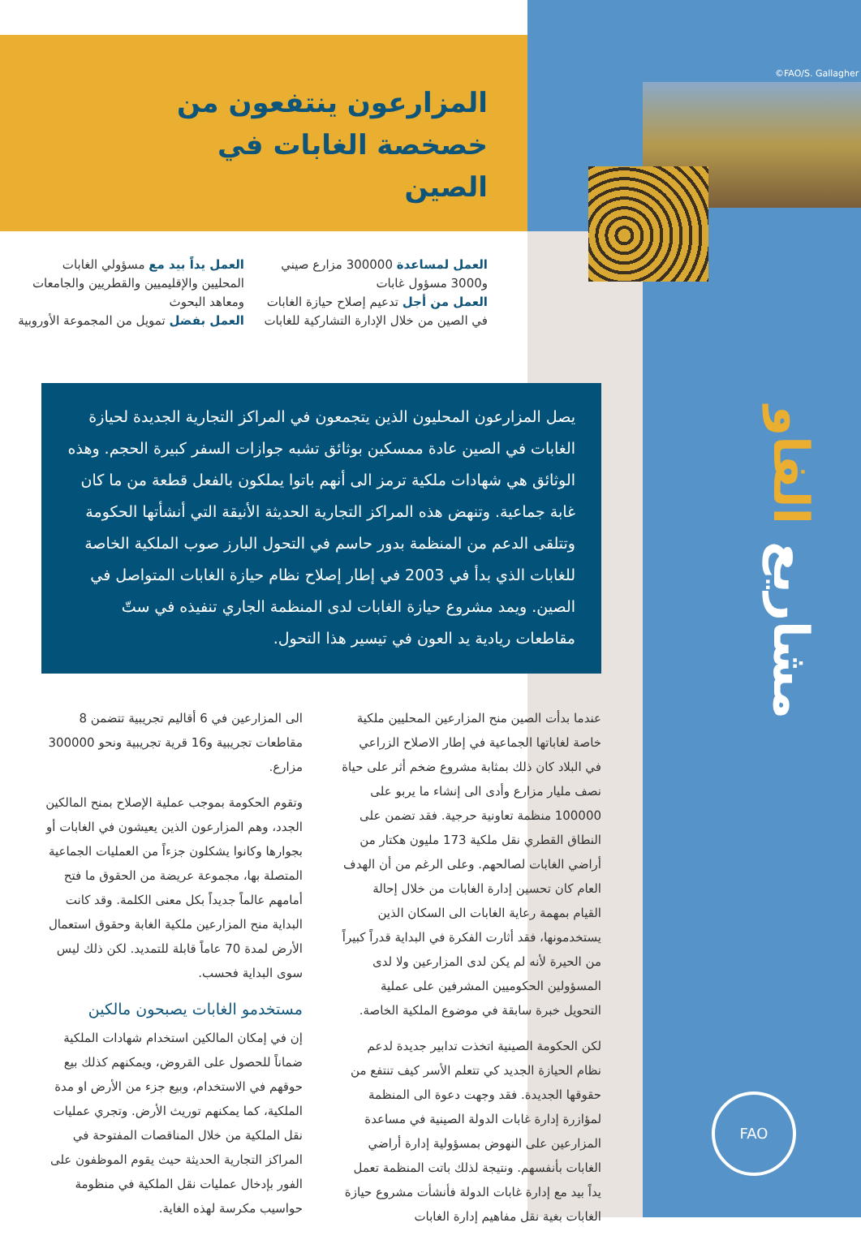©FAO/S. Gallagher
المزارعون ينتفعون من خصخصة الغابات في الصين
العمل لمساعدة 300000 مزارع صيني و3000 مسؤول غابات
العمل من أجل تدعيم إصلاح حيازة الغابات في الصين من خلال الإدارة التشاركية للغابات
العمل يداً بيد مع مسؤولي الغابات المحليين والإقليميين والقطريين والجامعات ومعاهد البحوث
العمل بفضل تمويل من المجموعة الأوروبية
يصل المزارعون المحليون الذين يتجمعون في المراكز التجارية الجديدة لحيازة الغابات في الصين عادة ممسكين بوثائق تشبه جوازات السفر كبيرة الحجم. وهذه الوثائق هي شهادات ملكية ترمز الى أنهم باتوا يملكون بالفعل قطعة من ما كان غابة جماعية. وتنهض هذه المراكز التجارية الحديثة الأنيقة التي أنشأتها الحكومة وتتلقى الدعم من المنظمة بدور حاسم في التحول البارز صوب الملكية الخاصة للغابات الذي بدأ في 2003 في إطار إصلاح نظام حيازة الغابات المتواصل في الصين. ويمد مشروع حيازة الغابات لدى المنظمة الجاري تنفيذه في ستّ مقاطعات ريادية يد العون في تيسير هذا التحول.
عندما بدأت الصين منح المزارعين المحليين ملكية خاصة لغاباتها الجماعية في إطار الاصلاح الزراعي في البلاد كان ذلك بمثابة مشروع ضخم أثر على حياة نصف مليار مزارع وأدى الى إنشاء ما يربو على 100000 منظمة تعاونية حرجية. فقد تضمن على النطاق القطري نقل ملكية 173 مليون هكتار من أراضي الغابات لصالحهم. وعلى الرغم من أن الهدف العام كان تحسين إدارة الغابات من خلال إحالة القيام بمهمة رعاية الغابات الى السكان الذين يستخدمونها، فقد أثارت الفكرة في البداية قدراً كبيراً من الحيرة لأنه لم يكن لدى المزارعين ولا لدى المسؤولين الحكوميين المشرفين على عملية التحويل خبرة سابقة في موضوع الملكية الخاصة.
لكن الحكومة الصينية اتخذت تدابير جديدة لدعم نظام الحيازة الجديد كي تتعلم الأسر كيف تنتفع من حقوقها الجديدة. فقد وجهت دعوة الى المنظمة لمؤازرة إدارة غابات الدولة الصينية في مساعدة المزارعين على النهوض بمسؤولية إدارة أراضي الغابات بأنفسهم. ونتيجة لذلك باتت المنظمة تعمل يداً بيد مع إدارة غابات الدولة فأنشأت مشروع حيازة الغابات بغية نقل مفاهيم إدارة الغابات
الى المزارعين في 6 أقاليم تجريبية تتضمن 8 مقاطعات تجريبية و16 قرية تجريبية ونحو 300000 مزارع.
وتقوم الحكومة بموجب عملية الإصلاح بمنح المالكين الجدد، وهم المزارعون الذين يعيشون في الغابات أو بجوارها وكانوا يشكلون جزءاً من العمليات الجماعية المتصلة بها، مجموعة عريضة من الحقوق ما فتح أمامهم عالماً جديداً بكل معنى الكلمة. وقد كانت البداية منح المزارعين ملكية الغابة وحقوق استعمال الأرض لمدة 70 عاماً قابلة للتمديد. لكن ذلك ليس سوى البداية فحسب.
مستخدمو الغابات يصبحون مالكين
إن في إمكان المالكين استخدام شهادات الملكية ضماناً للحصول على القروض، ويمكنهم كذلك بيع حوقهم في الاستخدام، وبيع جزء من الأرض او مدة الملكية، كما يمكنهم توريث الأرض. وتجري عمليات نقل الملكية من خلال المناقصات المفتوحة في المراكز التجارية الحديثة حيث يقوم الموظفون على الفور بإدخال عمليات نقل الملكية في منظومة حواسيب مكرسة لهذه الغاية.
مشاريع الفاو
FAO